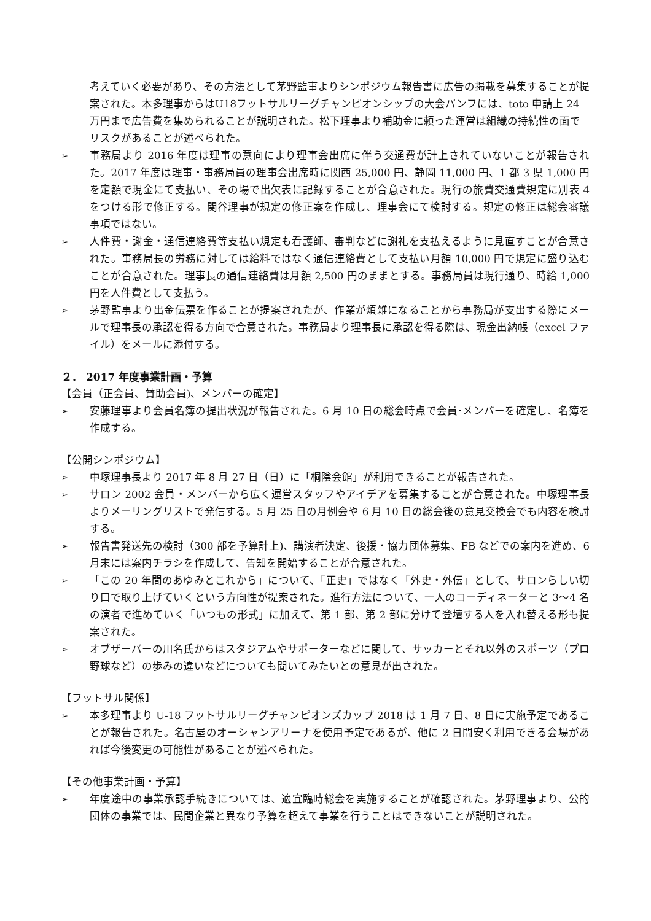考えていく必要があり、その方法として茅野監事よりシンポジウム報告書に広告の掲載を募集することが提案された。本多理事からはU18フットサルリーグチャンピオンシップの大会パンフには、toto 申請上 24 万円まで広告費を集められることが説明された。松下理事より補助金に頼った運営は組織の持続性の面でリスクがあることが述べられた。
➢ 事務局より 2016 年度は理事の意向により理事会出席に伴う交通費が計上されていないことが報告された。2017 年度は理事・事務局員の理事会出席時に関西 25,000 円、静岡 11,000 円、1 都 3 県 1,000 円を定額で現金にて支払い、その場で出欠表に記録することが合意された。現行の旅費交通費規定に別表 4 をつける形で修正する。関谷理事が規定の修正案を作成し、理事会にて検討する。規定の修正は総会審議事項ではない。
➢ 人件費・謝金・通信連絡費等支払い規定も看護師、審判などに謝礼を支払えるように見直すことが合意された。事務局長の労務に対しては給料ではなく通信連絡費として支払い月額 10,000 円で規定に盛り込むことが合意された。理事長の通信連絡費は月額 2,500 円のままとする。事務局員は現行通り、時給 1,000 円を人件費として支払う。
➢ 茅野監事より出金伝票を作ることが提案されたが、作業が煩雑になることから事務局が支出する際にメールで理事長の承認を得る方向で合意された。事務局より理事長に承認を得る際は、現金出納帳（excel ファイル）をメールに添付する。
２． 2017 年度事業計画・予算
【会員（正会員、賛助会員)、メンバーの確定】
➢ 安藤理事より会員名簿の提出状況が報告された。6 月 10 日の総会時点で会員･メンバーを確定し、名簿を作成する。
【公開シンポジウム】
➢ 中塚理事長より 2017 年 8 月 27 日（日）に「桐陰会館」が利用できることが報告された。
➢ サロン 2002 会員・メンバーから広く運営スタッフやアイデアを募集することが合意された。中塚理事長よりメーリングリストで発信する。5 月 25 日の月例会や 6 月 10 日の総会後の意見交換会でも内容を検討する。
➢ 報告書発送先の検討（300 部を予算計上)、講演者決定、後援・協力団体募集、FB などでの案内を進め、6 月末には案内チラシを作成して、告知を開始することが合意された。
➢ 「この 20 年間のあゆみとこれから」について、「正史」ではなく「外史・外伝」として、サロンらしい切り口で取り上げていくという方向性が提案された。進行方法について、一人のコーディネーターと 3〜4 名の演者で進めていく「いつもの形式」に加えて、第 1 部、第 2 部に分けて登壇する人を入れ替える形も提案された。
➢ オブザーバーの川名氏からはスタジアムやサポーターなどに関して、サッカーとそれ以外のスポーツ（プロ野球など）の歩みの違いなどについても聞いてみたいとの意見が出された。
【フットサル関係】
➢ 本多理事より U-18 フットサルリーグチャンピオンズカップ 2018 は 1 月 7 日、8 日に実施予定であることが報告された。名古屋のオーシャンアリーナを使用予定であるが、他に 2 日間安く利用できる会場があれば今後変更の可能性があることが述べられた。
【その他事業計画・予算】
➢ 年度途中の事業承認手続きについては、適宜臨時総会を実施することが確認された。茅野理事より、公的団体の事業では、民間企業と異なり予算を超えて事業を行うことはできないことが説明された。